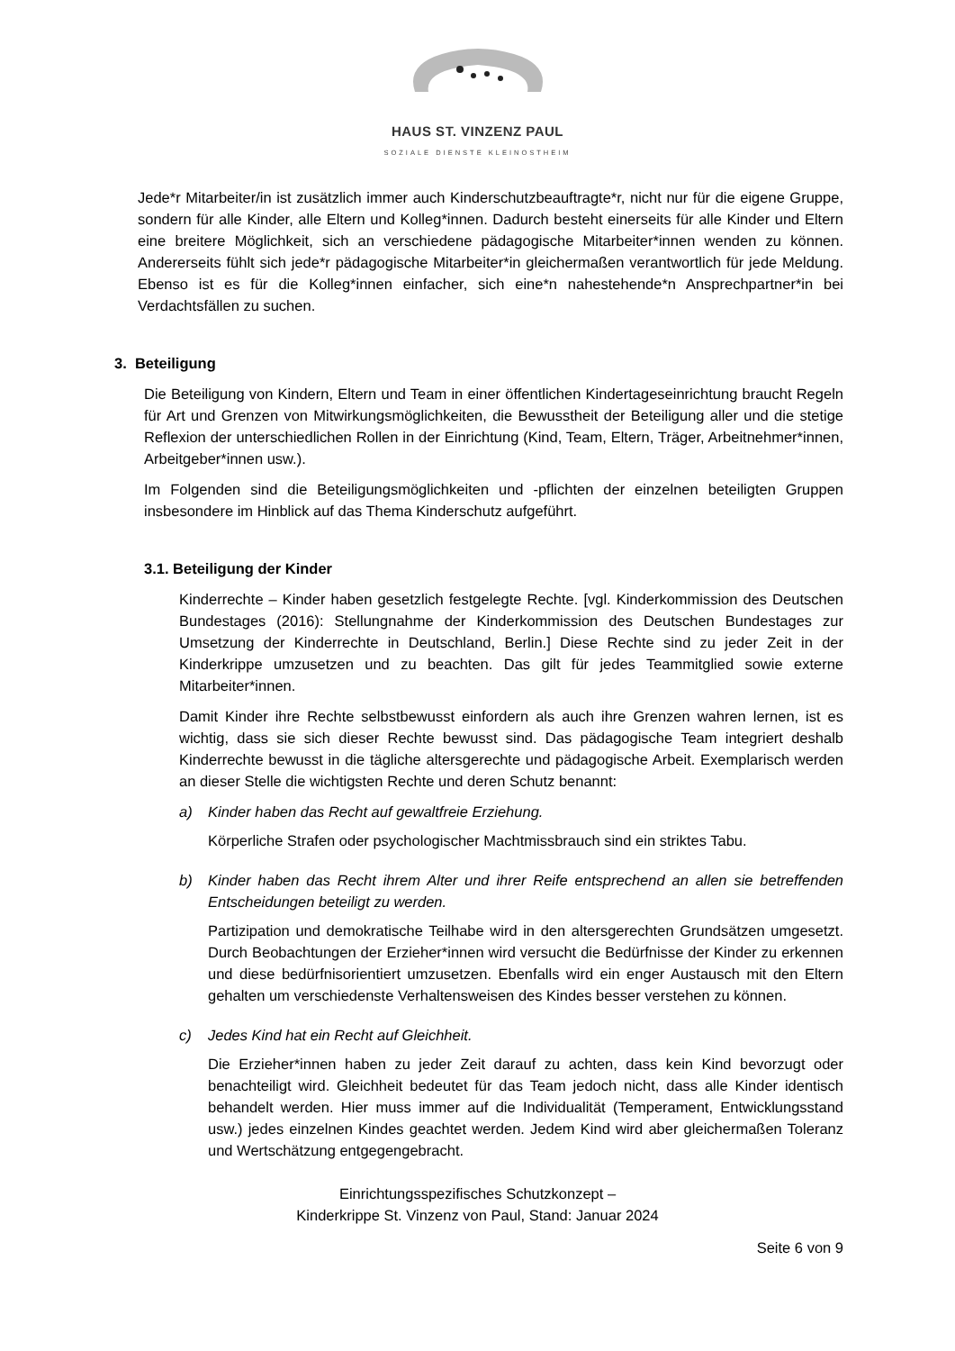HAUS ST. VINZENZ PAUL
SOZIALE DIENSTE KLEINOSTHEIM
Jede*r Mitarbeiter/in ist zusätzlich immer auch Kinderschutzbeauftragte*r, nicht nur für die eigene Gruppe, sondern für alle Kinder, alle Eltern und Kolleg*innen. Dadurch besteht einerseits für alle Kinder und Eltern eine breitere Möglichkeit, sich an verschiedene pädagogische Mitarbeiter*innen wenden zu können. Andererseits fühlt sich jede*r pädagogische Mitarbeiter*in gleichermaßen verantwortlich für jede Meldung. Ebenso ist es für die Kolleg*innen einfacher, sich eine*n nahestehende*n Ansprechpartner*in bei Verdachtsfällen zu suchen.
3. Beteiligung
Die Beteiligung von Kindern, Eltern und Team in einer öffentlichen Kindertageseinrichtung braucht Regeln für Art und Grenzen von Mitwirkungsmöglichkeiten, die Bewusstheit der Beteiligung aller und die stetige Reflexion der unterschiedlichen Rollen in der Einrichtung (Kind, Team, Eltern, Träger, Arbeitnehmer*innen, Arbeitgeber*innen usw.).
Im Folgenden sind die Beteiligungsmöglichkeiten und -pflichten der einzelnen beteiligten Gruppen insbesondere im Hinblick auf das Thema Kinderschutz aufgeführt.
3.1. Beteiligung der Kinder
Kinderrechte – Kinder haben gesetzlich festgelegte Rechte. [vgl. Kinderkommission des Deutschen Bundestages (2016): Stellungnahme der Kinderkommission des Deutschen Bundestages zur Umsetzung der Kinderrechte in Deutschland, Berlin.] Diese Rechte sind zu jeder Zeit in der Kinderkrippe umzusetzen und zu beachten. Das gilt für jedes Teammitglied sowie externe Mitarbeiter*innen.
Damit Kinder ihre Rechte selbstbewusst einfordern als auch ihre Grenzen wahren lernen, ist es wichtig, dass sie sich dieser Rechte bewusst sind. Das pädagogische Team integriert deshalb Kinderrechte bewusst in die tägliche altersgerechte und pädagogische Arbeit. Exemplarisch werden an dieser Stelle die wichtigsten Rechte und deren Schutz benannt:
a) Kinder haben das Recht auf gewaltfreie Erziehung.
Körperliche Strafen oder psychologischer Machtmissbrauch sind ein striktes Tabu.
b) Kinder haben das Recht ihrem Alter und ihrer Reife entsprechend an allen sie betreffenden Entscheidungen beteiligt zu werden.
Partizipation und demokratische Teilhabe wird in den altersgerechten Grundsätzen umgesetzt. Durch Beobachtungen der Erzieher*innen wird versucht die Bedürfnisse der Kinder zu erkennen und diese bedürfnisorientiert umzusetzen. Ebenfalls wird ein enger Austausch mit den Eltern gehalten um verschiedenste Verhaltensweisen des Kindes besser verstehen zu können.
c) Jedes Kind hat ein Recht auf Gleichheit.
Die Erzieher*innen haben zu jeder Zeit darauf zu achten, dass kein Kind bevorzugt oder benachteiligt wird. Gleichheit bedeutet für das Team jedoch nicht, dass alle Kinder identisch behandelt werden. Hier muss immer auf die Individualität (Temperament, Entwicklungsstand usw.) jedes einzelnen Kindes geachtet werden. Jedem Kind wird aber gleichermaßen Toleranz und Wertschätzung entgegengebracht.
Einrichtungsspezifisches Schutzkonzept –
Kinderkrippe St. Vinzenz von Paul, Stand: Januar 2024
Seite 6 von 9